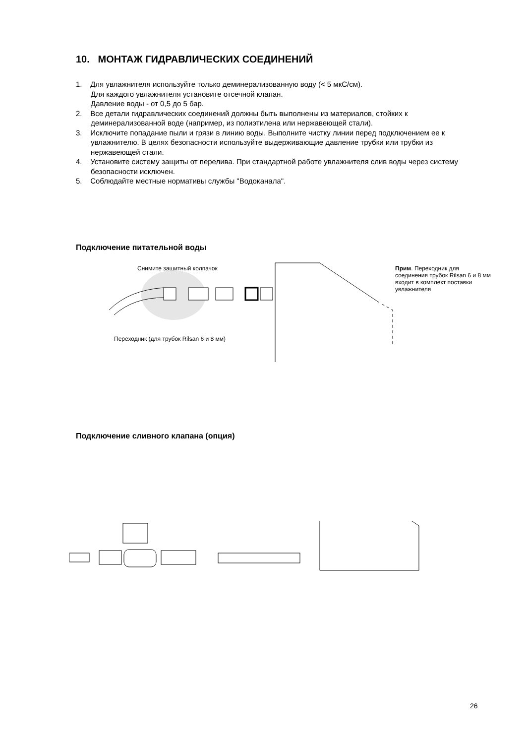10. МОНТАЖ ГИДРАВЛИЧЕСКИХ СОЕДИНЕНИЙ
1. Для увлажнителя используйте только деминерализованную воду (< 5 мкС/см).
Для каждого увлажнителя установите отсечной клапан.
Давление воды - от 0,5 до 5 бар.
2. Все детали гидравлических соединений должны быть выполнены из материалов, стойких к деминерализованной воде (например, из полиэтилена или нержавеющей стали).
3. Исключите попадание пыли и грязи в линию воды. Выполните чистку линии перед подключением ее к увлажнителю. В целях безопасности используйте выдерживающие давление трубки или трубки из нержавеющей стали.
4. Установите систему защиты от перелива. При стандартной работе увлажнителя слив воды через систему безопасности исключен.
5. Соблюдайте местные нормативы службы "Водоканала".
Подключение питательной воды
Снимите защитный колпачок
Переходник (для трубок Rilsan 6 и 8 мм)
Прим. Переходник для
соединения трубок Rilsan 6 и 8 мм
входит в комплект поставки
увлажнителя
Подключение сливного клапана (опция)
26